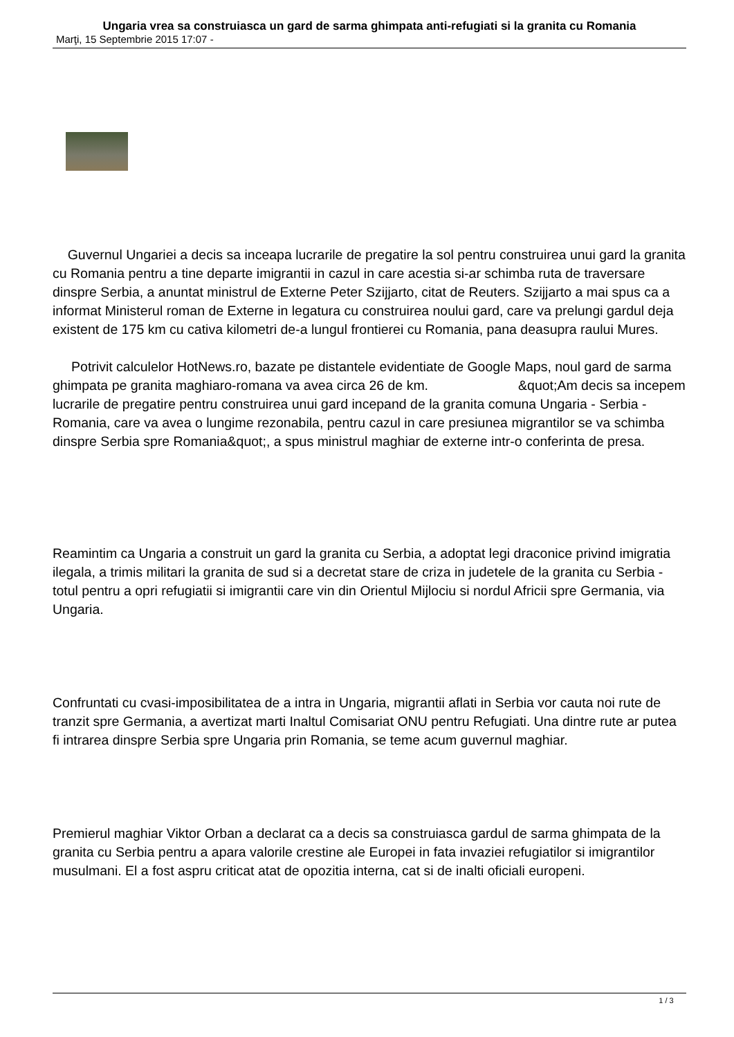Ungaria vrea sa construiasca un gard de sarma ghimpata anti-refugiati si la granita cu Romania
Marţi, 15 Septembrie 2015 17:07 -
Guvernul Ungariei a decis sa inceapa lucrarile de pregatire la sol pentru construirea unui gard la granita cu Romania pentru a tine departe imigrantii in cazul in care acestia si-ar schimba ruta de traversare dinspre Serbia, a anuntat ministrul de Externe Peter Szijjarto, citat de Reuters. Szijjarto a mai spus ca a informat Ministerul roman de Externe in legatura cu construirea noului gard, care va prelungi gardul deja existent de 175 km cu cativa kilometri de-a lungul frontierei cu Romania, pana deasupra raului Mures.
Potrivit calculelor HotNews.ro, bazate pe distantele evidentiate de Google Maps, noul gard de sarma ghimpata pe granita maghiaro-romana va avea circa 26 de km. &quot;Am decis sa incepem lucrarile de pregatire pentru construirea unui gard incepand de la granita comuna Ungaria - Serbia - Romania, care va avea o lungime rezonabila, pentru cazul in care presiunea migrantilor se va schimba dinspre Serbia spre Romania&quot;, a spus ministrul maghiar de externe intr-o conferinta de presa.
Reamintim ca Ungaria a construit un gard la granita cu Serbia, a adoptat legi draconice privind imigratia ilegala, a trimis militari la granita de sud si a decretat stare de criza in judetele de la granita cu Serbia - totul pentru a opri refugiatii si imigrantii care vin din Orientul Mijlociu si nordul Africii spre Germania, via Ungaria.
Confruntati cu cvasi-imposibilitatea de a intra in Ungaria, migrantii aflati in Serbia vor cauta noi rute de tranzit spre Germania, a avertizat marti Inaltul Comisariat ONU pentru Refugiati. Una dintre rute ar putea fi intrarea dinspre Serbia spre Ungaria prin Romania, se teme acum guvernul maghiar.
Premierul maghiar Viktor Orban a declarat ca a decis sa construiasca gardul de sarma ghimpata de la granita cu Serbia pentru a apara valorile crestine ale Europei in fata invaziei refugiatilor si imigrantilor musulmani. El a fost aspru criticat atat de opozitia interna, cat si de inalti oficiali europeni.
1 / 3